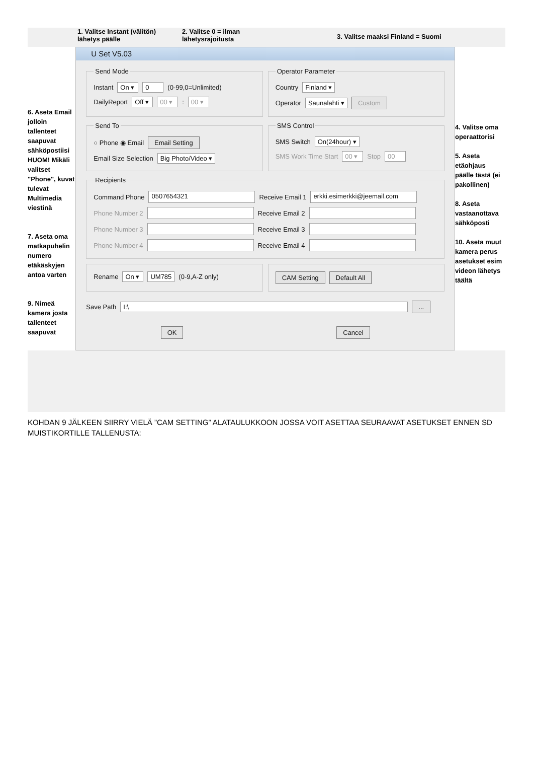1. Valitse Instant (välitön) lähetys päälle
2. Valitse 0 = ilman lähetysrajoitusta
3. Valitse maaksi Finland = Suomi
6. Aseta Email jolloin tallenteet saapuvat sähköpostiisi HUOM! Mikäli valitset "Phone", kuvat tulevat Multimedia viestinä
7. Aseta oma matkapuhelin numero etäkäskyjen antoa varten
9. Nimeä kamera josta tallenteet saapuvat
U Set V5.03
Send Mode
Instant On ▾ 0 (0-99,0=Unlimited)
DailyReport Off ▾ 00 ▾ : 00 ▾
Operator Parameter
Country Finland ▾
Operator Saunalahti ▾ Custom
Send To
○ Phone ◉ Email Email Setting
Email Size Selection Big Photo/Video ▾
SMS Control
SMS Switch On(24hour) ▾
SMS Work Time Start 00 ▾ Stop 00
Recipients
Command Phone 0507654321 Receive Email 1 erkki.esimerkki@jeemail.com
Phone Number 2 Receive Email 2
Phone Number 3 Receive Email 3
Phone Number 4 Receive Email 4
Rename On ▾ UM785 (0-9,A-Z only)
CAM Setting Default All
Save Path I:\ ...
OK Cancel
4. Valitse oma operaattorisi
5. Aseta etäohjaus päälle tästä (ei pakollinen)
8. Aseta vastaanottava sähköposti
10. Aseta muut kamera perus asetukset esim videon lähetys täältä
KOHDAN 9 JÄLKEEN SIIRRY VIELÄ ”CAM SETTING” ALATAULUKKOON JOSSA VOIT ASETTAA SEURAAVAT ASETUKSET ENNEN SD MUISTIKORTILLE TALLENUSTA: